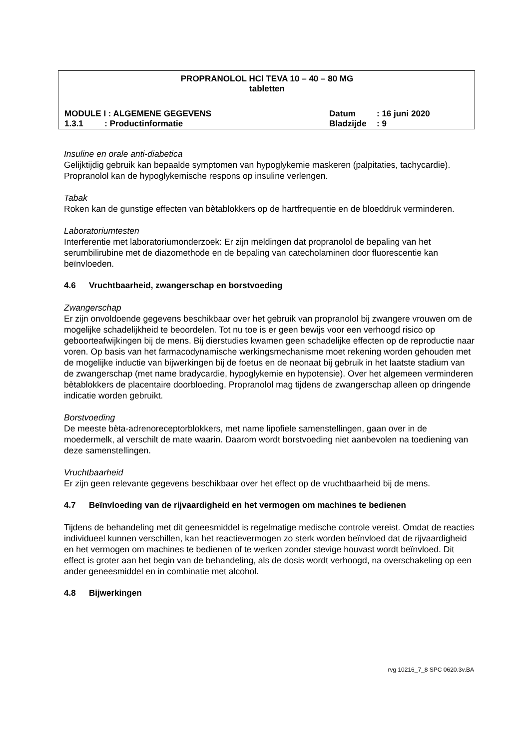PROPRANOLOL HCl TEVA 10 – 40 – 80 MG
tabletten
MODULE I : ALGEMENE GEGEVENS Datum : 16 juni 2020
1.3.1 : Productinformatie Bladzijde : 9
Insuline en orale anti-diabetica
Gelijktijdig gebruik kan bepaalde symptomen van hypoglykemie maskeren (palpitaties, tachycardie). Propranolol kan de hypoglykemische respons op insuline verlengen.
Tabak
Roken kan de gunstige effecten van bètablokkers op de hartfrequentie en de bloeddruk verminderen.
Laboratoriumtesten
Interferentie met laboratoriumonderzoek: Er zijn meldingen dat propranolol de bepaling van het serumbilirubine met de diazomethode en de bepaling van catecholaminen door fluorescentie kan beïnvloeden.
4.6 Vruchtbaarheid, zwangerschap en borstvoeding
Zwangerschap
Er zijn onvoldoende gegevens beschikbaar over het gebruik van propranolol bij zwangere vrouwen om de mogelijke schadelijkheid te beoordelen. Tot nu toe is er geen bewijs voor een verhoogd risico op geboorteafwijkingen bij de mens. Bij dierstudies kwamen geen schadelijke effecten op de reproductie naar voren. Op basis van het farmacodynamische werkingsmechanisme moet rekening worden gehouden met de mogelijke inductie van bijwerkingen bij de foetus en de neonaat bij gebruik in het laatste stadium van de zwangerschap (met name bradycardie, hypoglykemie en hypotensie). Over het algemeen verminderen bètablokkers de placentaire doorbloeding. Propranolol mag tijdens de zwangerschap alleen op dringende indicatie worden gebruikt.
Borstvoeding
De meeste bèta-adrenoreceptorblokkers, met name lipofiele samenstellingen, gaan over in de moedermelk, al verschilt de mate waarin. Daarom wordt borstvoeding niet aanbevolen na toediening van deze samenstellingen.
Vruchtbaarheid
Er zijn geen relevante gegevens beschikbaar over het effect op de vruchtbaarheid bij de mens.
4.7 Beïnvloeding van de rijvaardigheid en het vermogen om machines te bedienen
Tijdens de behandeling met dit geneesmiddel is regelmatige medische controle vereist. Omdat de reacties individueel kunnen verschillen, kan het reactievermogen zo sterk worden beïnvloed dat de rijvaardigheid en het vermogen om machines te bedienen of te werken zonder stevige houvast wordt beïnvloed. Dit effect is groter aan het begin van de behandeling, als de dosis wordt verhoogd, na overschakeling op een ander geneesmiddel en in combinatie met alcohol.
4.8 Bijwerkingen
rvg 10216_7_8 SPC 0620.3v.BA